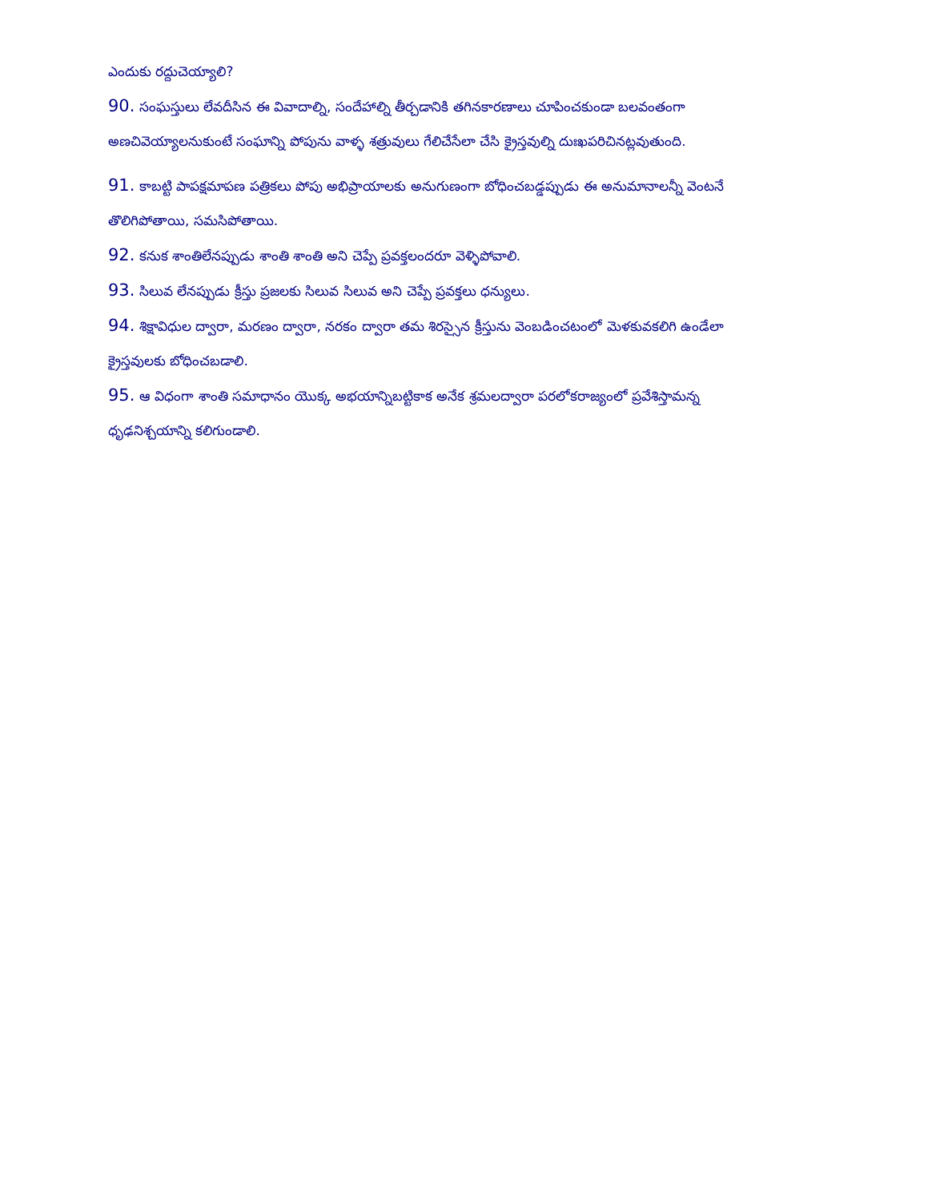ఎందుకు రద్దుచెయ్యాలి?
90. సంఘస్తులు లేవదీసిన ఈ వివాదాల్ని, సందేహాల్ని తీర్చడానికి తగినకారణాలు చూపించకుండా బలవంతంగా అణచివెయ్యాలనుకుంటే సంఘాన్ని పోపును వాళ్ళ శత్రువులు గేలిచేసేలా చేసి క్రైస్తవుల్ని దుఃఖపరిచినట్లవుతుంది.
91. కాబట్టి పాపక్షమాపణ పత్రికలు పోపు అభిప్రాయాలకు అనుగుణంగా బోధించబడ్డప్పుడు ఈ అనుమానాలన్నీ వెంటనే తొలిగిపోతాయి, సమసిపోతాయి.
92. కనుక శాంతిలేనప్పుడు శాంతి శాంతి అని చెప్పే ప్రవక్తలందరూ వెళ్ళిపోవాలి.
93. సిలువ లేనప్పుడు క్రీస్తు ప్రజలకు సిలువ సిలువ అని చెప్పే ప్రవక్తలు ధన్యులు.
94. శిక్షావిధుల ద్వారా, మరణం ద్వారా, నరకం ద్వారా తమ శిరస్సైన క్రీస్తును వెంబడించటంలో మెళకువకలిగి ఉండేలా క్రైస్తవులకు బోధించబడాలి.
95. ఆ విధంగా శాంతి సమాధానం యొక్క అభయాన్నిబట్టికాక అనేక శ్రమలద్వారా పరలోకరాజ్యంలో ప్రవేశిస్తామన్న ధృఢనిశ్చయాన్ని కలిగుండాలి.